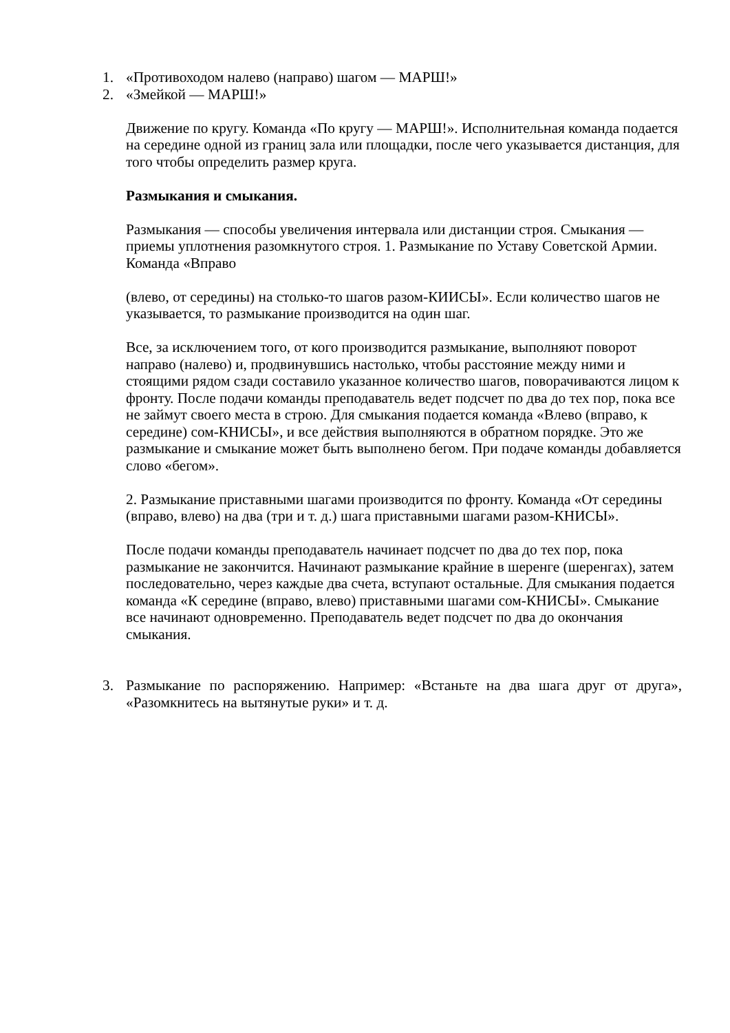1. «Противоходом налево (направо) шагом — МАРШ!»
2. «Змейкой — МАРШ!»
Движение по кругу. Команда «По кругу — МАРШ!». Исполнительная команда подается на середине одной из границ зала или площадки, после чего указывается дистанция, для того чтобы определить размер круга.
Размыкания и смыкания.
Размыкания — способы увеличения интервала или дистанции строя. Смыкания — приемы уплотнения разомкнутого строя. 1. Размыкание по Уставу Советской Армии. Команда «Вправо
(влево, от середины) на столько-то шагов разом-КИИСЫ». Если количество шагов не указывается, то размыкание производится на один шаг.
Все, за исключением того, от кого производится размыкание, выполняют поворот направо (налево) и, продвинувшись настолько, чтобы расстояние между ними и стоящими рядом сзади составило указанное количество шагов, поворачиваются лицом к фронту. После подачи команды преподаватель ведет подсчет по два до тех пор, пока все не займут своего места в строю. Для смыкания подается команда «Влево (вправо, к середине) сом-КНИСЫ», и все действия выполняются в обратном порядке. Это же размыкание и смыкание может быть выполнено бегом. При подаче команды добавляется слово «бегом».
2. Размыкание приставными шагами производится по фронту. Команда «От середины (вправо, влево) на два (три и т. д.) шага приставными шагами разом-КНИСЫ».
После подачи команды преподаватель начинает подсчет по два до тех пор, пока размыкание не закончится. Начинают размыкание крайние в шеренге (шеренгах), затем последовательно, через каждые два счета, вступают остальные. Для смыкания подается команда «К середине (вправо, влево) приставными шагами сом-КНИСЫ». Смыкание все начинают одновременно. Преподаватель ведет подсчет по два до окончания смыкания.
3. Размыкание по распоряжению. Например: «Встаньте на два шага друг от друга», «Разомкнитесь на вытянутые руки» и т. д.